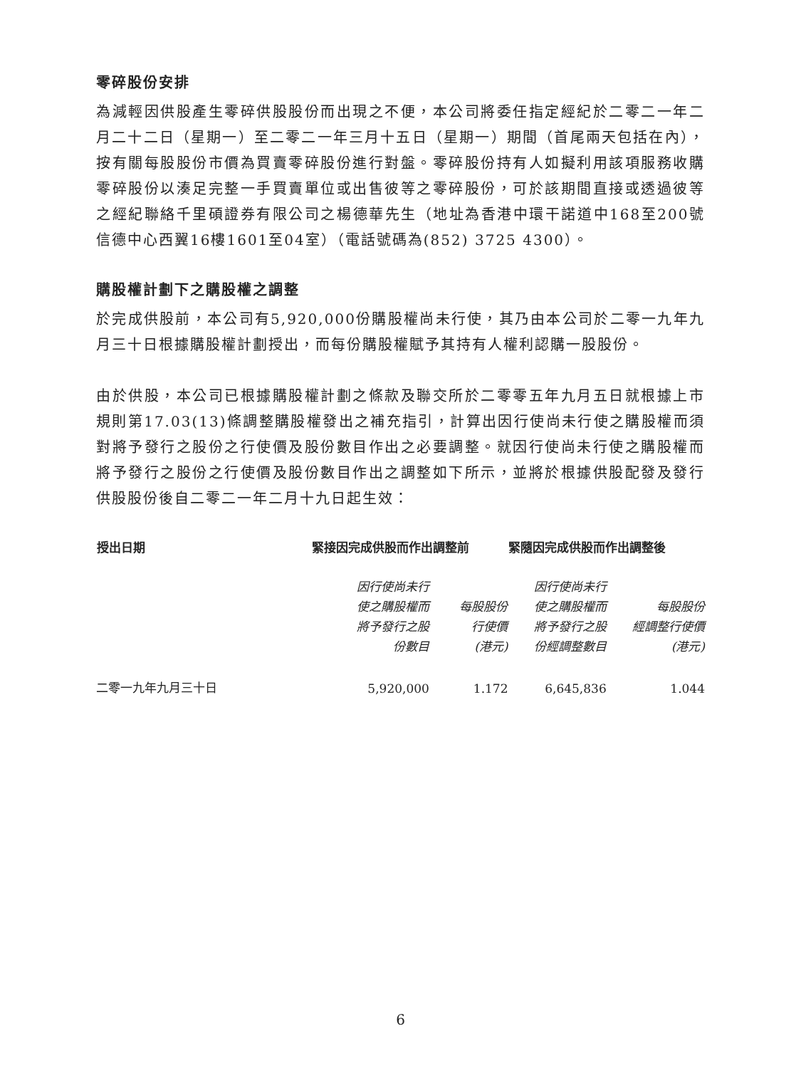零碎股份安排
為減輕因供股產生零碎供股股份而出現之不便，本公司將委任指定經紀於二零二一年二月二十二日（星期一）至二零二一年三月十五日（星期一）期間（首尾兩天包括在內），按有關每股股份市價為買賣零碎股份進行對盤。零碎股份持有人如擬利用該項服務收購零碎股份以湊足完整一手買賣單位或出售彼等之零碎股份，可於該期間直接或透過彼等之經紀聯絡千里碩證券有限公司之楊德華先生（地址為香港中環干諾道中168至200號信德中心西翼16樓1601至04室）（電話號碼為(852) 3725 4300）。
購股權計劃下之購股權之調整
於完成供股前，本公司有5,920,000份購股權尚未行使，其乃由本公司於二零一九年九月三十日根據購股權計劃授出，而每份購股權賦予其持有人權利認購一股股份。
由於供股，本公司已根據購股權計劃之條款及聯交所於二零零五年九月五日就根據上市規則第17.03(13)條調整購股權發出之補充指引，計算出因行使尚未行使之購股權而須對將予發行之股份之行使價及股份數目作出之必要調整。就因行使尚未行使之購股權而將予發行之股份之行使價及股份數目作出之調整如下所示，並將於根據供股配發及發行供股股份後自二零二一年二月十九日起生效：
| 授出日期 | 緊接因完成供股而作出調整前 | | 緊隨因完成供股而作出調整後 | |
| --- | --- | --- | --- | --- |
| | 因行使尚未行 使之購股權而 將予發行之股 份數目 | 每股股份 行使價 (港元) | 因行使尚未行 使之購股權而 將予發行之股 份經調整數目 | 每股股份 經調整行使價 (港元) |
| 二零一九年九月三十日 | 5,920,000 | 1.172 | 6,645,836 | 1.044 |
6